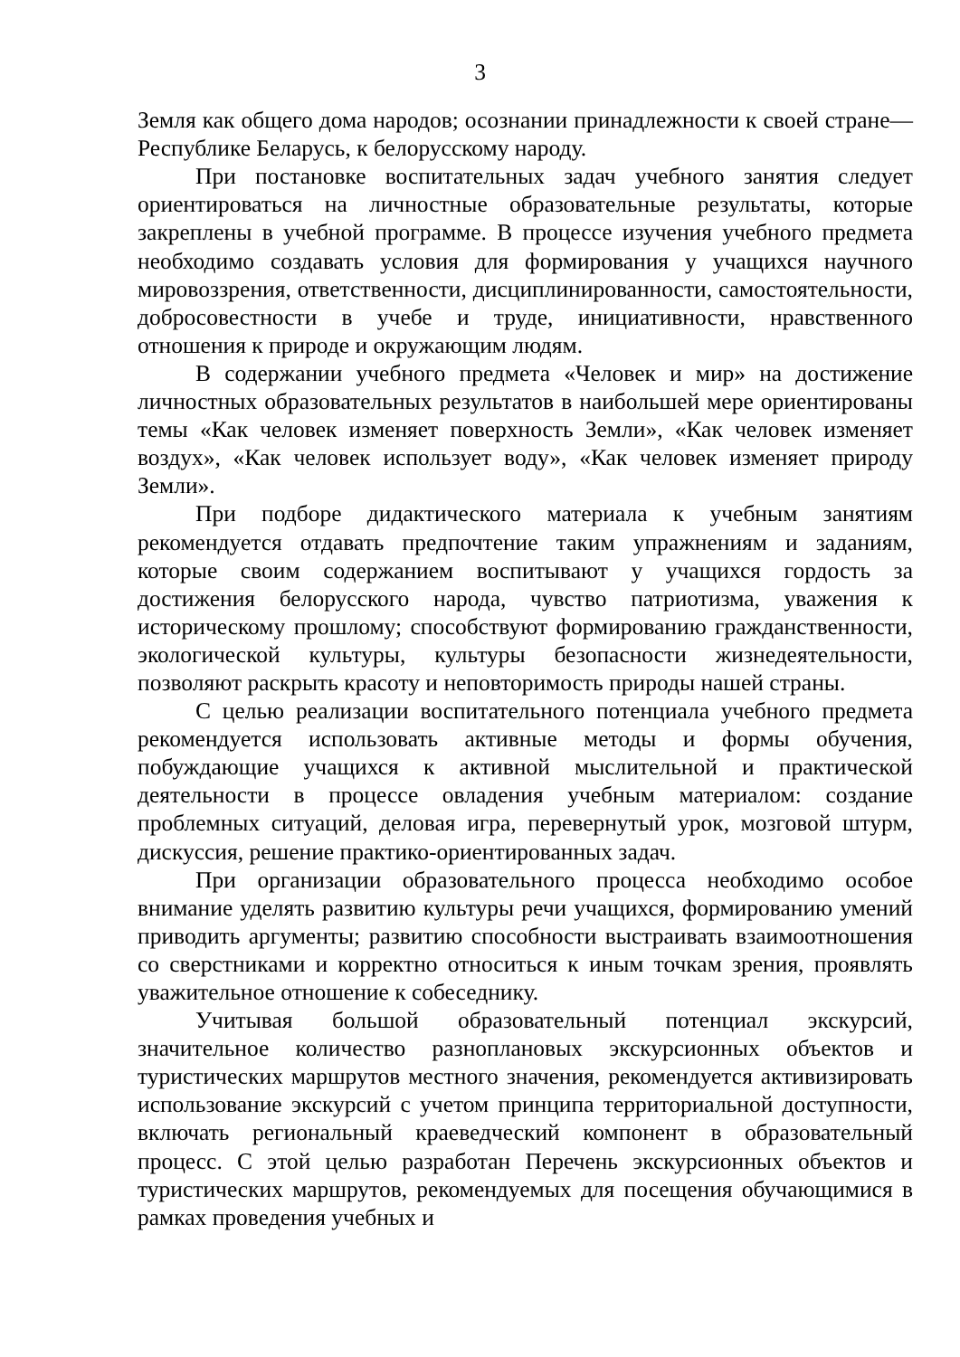3
Земля как общего дома народов; осознании принадлежности к своей стране—Республике Беларусь, к белорусскому народу.
При постановке воспитательных задач учебного занятия следует ориентироваться на личностные образовательные результаты, которые закреплены в учебной программе. В процессе изучения учебного предмета необходимо создавать условия для формирования у учащихся научного мировоззрения, ответственности, дисциплинированности, самостоятельности, добросовестности в учебе и труде, инициативности, нравственного отношения к природе и окружающим людям.
В содержании учебного предмета «Человек и мир» на достижение личностных образовательных результатов в наибольшей мере ориентированы темы «Как человек изменяет поверхность Земли», «Как человек изменяет воздух», «Как человек использует воду», «Как человек изменяет природу Земли».
При подборе дидактического материала к учебным занятиям рекомендуется отдавать предпочтение таким упражнениям и заданиям, которые своим содержанием воспитывают у учащихся гордость за достижения белорусского народа, чувство патриотизма, уважения к историческому прошлому; способствуют формированию гражданственности, экологической культуры, культуры безопасности жизнедеятельности, позволяют раскрыть красоту и неповторимость природы нашей страны.
С целью реализации воспитательного потенциала учебного предмета рекомендуется использовать активные методы и формы обучения, побуждающие учащихся к активной мыслительной и практической деятельности в процессе овладения учебным материалом: создание проблемных ситуаций, деловая игра, перевернутый урок, мозговой штурм, дискуссия, решение практико-ориентированных задач.
При организации образовательного процесса необходимо особое внимание уделять развитию культуры речи учащихся, формированию умений приводить аргументы; развитию способности выстраивать взаимоотношения со сверстниками и корректно относиться к иным точкам зрения, проявлять уважительное отношение к собеседнику.
Учитывая большой образовательный потенциал экскурсий, значительное количество разноплановых экскурсионных объектов и туристических маршрутов местного значения, рекомендуется активизировать использование экскурсий с учетом принципа территориальной доступности, включать региональный краеведческий компонент в образовательный процесс. С этой целью разработан Перечень экскурсионных объектов и туристических маршрутов, рекомендуемых для посещения обучающимися в рамках проведения учебных и